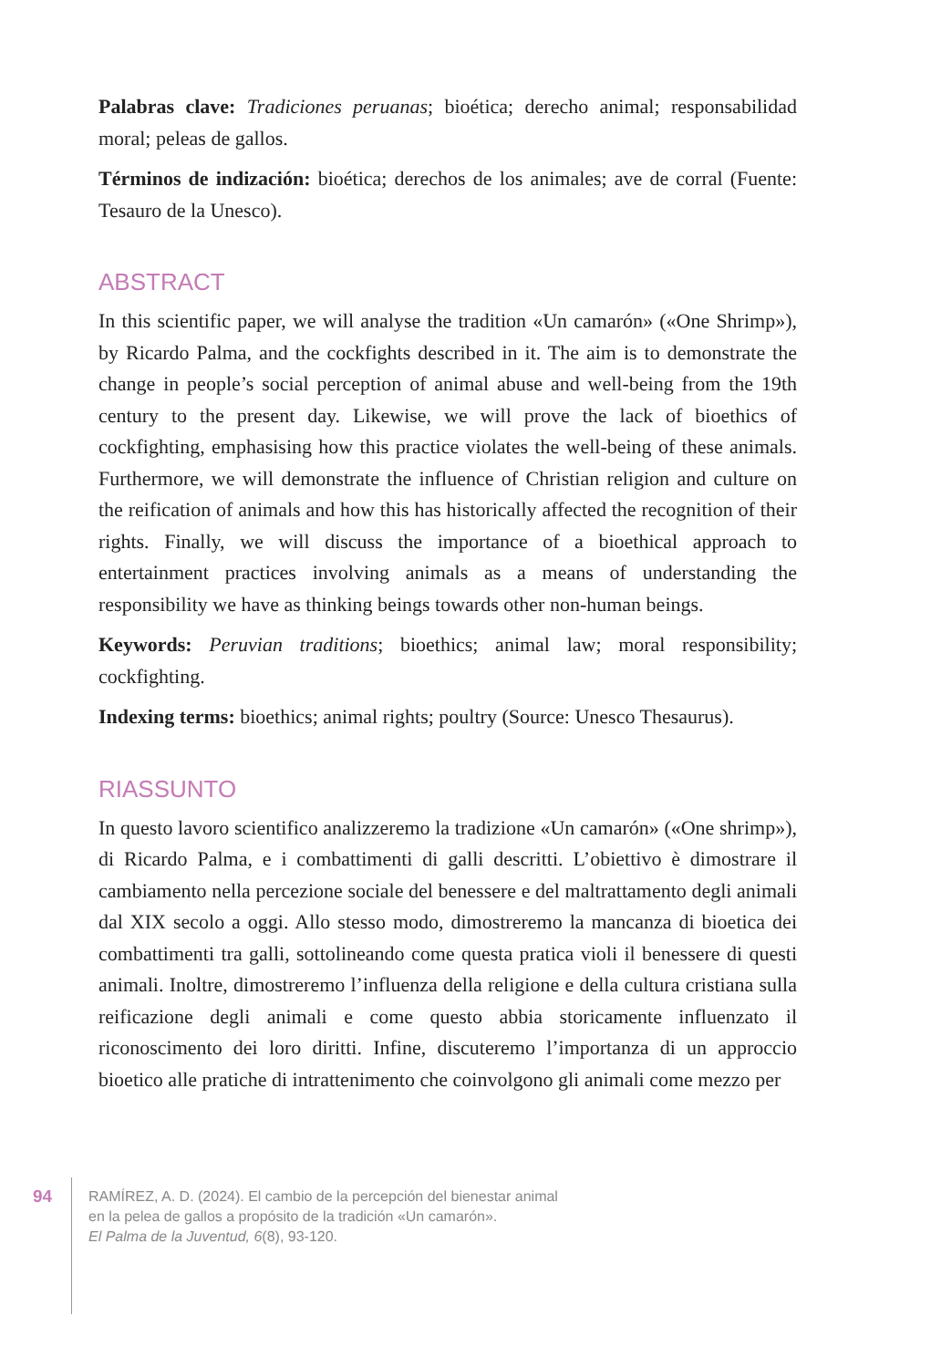Palabras clave: Tradiciones peruanas; bioética; derecho animal; responsabilidad moral; peleas de gallos.
Términos de indización: bioética; derechos de los animales; ave de corral (Fuente: Tesauro de la Unesco).
ABSTRACT
In this scientific paper, we will analyse the tradition «Un camarón» («One Shrimp»), by Ricardo Palma, and the cockfights described in it. The aim is to demonstrate the change in people’s social perception of animal abuse and well-being from the 19th century to the present day. Likewise, we will prove the lack of bioethics of cockfighting, emphasising how this practice violates the well-being of these animals. Furthermore, we will demonstrate the influence of Christian religion and culture on the reification of animals and how this has historically affected the recognition of their rights. Finally, we will discuss the importance of a bioethical approach to entertainment practices involving animals as a means of understanding the responsibility we have as thinking beings towards other non-human beings.
Keywords: Peruvian traditions; bioethics; animal law; moral responsibility; cockfighting.
Indexing terms: bioethics; animal rights; poultry (Source: Unesco Thesaurus).
RIASSUNTO
In questo lavoro scientifico analizzeremo la tradizione «Un camarón» («One shrimp»), di Ricardo Palma, e i combattimenti di galli descritti. L’obiettivo è dimostrare il cambiamento nella percezione sociale del benessere e del maltrattamento degli animali dal XIX secolo a oggi. Allo stesso modo, dimostreremo la mancanza di bioetica dei combattimenti tra galli, sottolineando come questa pratica violi il benessere di questi animali. Inoltre, dimostreremo l’influenza della religione e della cultura cristiana sulla reificazione degli animali e come questo abbia storicamente influenzato il riconoscimento dei loro diritti. Infine, discuteremo l’importanza di un approccio bioetico alle pratiche di intrattenimento che coinvolgono gli animali come mezzo per
94
RAMÍREZ, A. D. (2024). El cambio de la percepción del bienestar animal
en la pelea de gallos a propósito de la tradición «Un camarón».
El Palma de la Juventud, 6(8), 93-120.